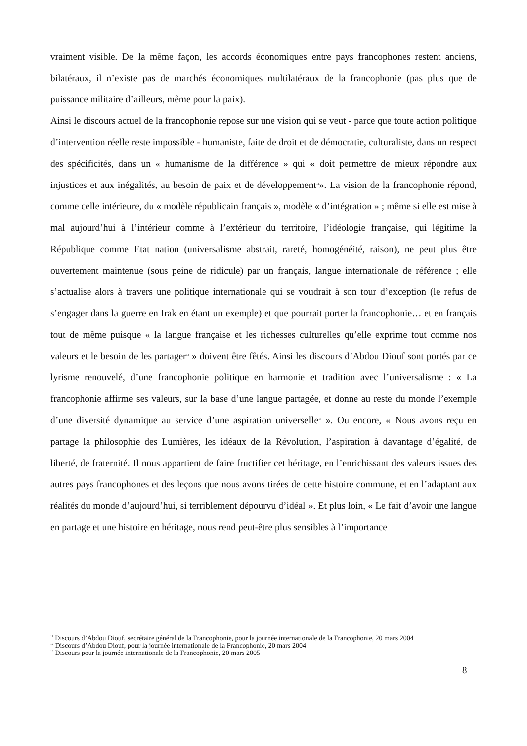vraiment visible. De la même façon, les accords économiques entre pays francophones restent anciens, bilatéraux, il n’existe pas de marchés économiques multilatéraux de la francophonie (pas plus que de puissance militaire d’ailleurs, même pour la paix).
Ainsi le discours actuel de la francophonie repose sur une vision qui se veut - parce que toute action politique d’intervention réelle reste impossible - humaniste, faite de droit et de démocratie, culturaliste, dans un respect des spécificités, dans un « humanisme de la différence » qui « doit permettre de mieux répondre aux injustices et aux inégalités, au besoin de paix et de développement<sup>11</sup>». La vision de la francophonie répond, comme celle intérieure, du « modèle républicain français », modèle « d’intégration » ; même si elle est mise à mal aujourd’hui à l’intérieur comme à l’extérieur du territoire, l’idéologie française, qui légitime la République comme Etat nation (universalisme abstrait, rareté, homogénéité, raison), ne peut plus être ouvertement maintenue (sous peine de ridicule) par un français, langue internationale de référence ; elle s’actualise alors à travers une politique internationale qui se voudrait à son tour d’exception (le refus de s’engager dans la guerre en Irak en étant un exemple) et que pourrait porter la francophonie… et en français tout de même puisque « la langue française et les richesses culturelles qu’elle exprime tout comme nos valeurs et le besoin de les partager<sup>12</sup> » doivent être fêtés. Ainsi les discours d’Abdou Diouf sont portés par ce lyrisme renouvelé, d’une francophonie politique en harmonie et tradition avec l’universalisme : « La francophonie affirme ses valeurs, sur la base d’une langue partagée, et donne au reste du monde l’exemple d’une diversité dynamique au service d’une aspiration universelle<sup>13</sup> ». Ou encore, « Nous avons reçu en partage la philosophie des Lumières, les idéaux de la Révolution, l’aspiration à davantage d’égalité, de liberté, de fraternité. Il nous appartient de faire fructifier cet héritage, en l’enrichissant des valeurs issues des autres pays francophones et des leçons que nous avons tirées de cette histoire commune, et en l’adaptant aux réalités du monde d’aujourd’hui, si terriblement dépourvu d’idéal ». Et plus loin, « Le fait d’avoir une langue en partage et une histoire en héritage, nous rend peut-être plus sensibles à l’importance
<sup>11</sup> Discours d’Abdou Diouf, secrétaire général de la Francophonie, pour la journée internationale de la Francophonie, 20 mars 2004
<sup>12</sup> Discours d’Abdou Diouf, pour la journée internationale de la Francophonie, 20 mars 2004
<sup>13</sup> Discours pour la journée internationale de la Francophonie, 20 mars 2005
8